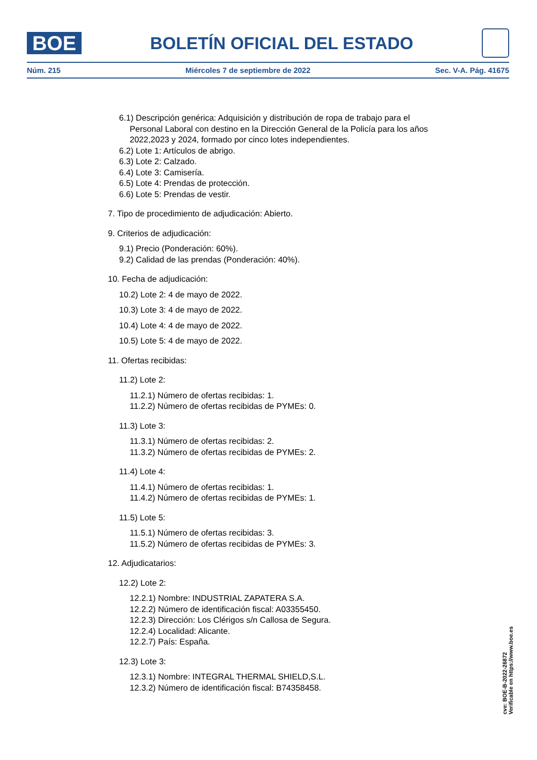BOE
BOLETÍN OFICIAL DEL ESTADO
Núm. 215 Miércoles 7 de septiembre de 2022 Sec. V-A. Pág. 41675
6.1) Descripción genérica: Adquisición y distribución de ropa de trabajo para el Personal Laboral con destino en la Dirección General de la Policía para los años 2022,2023 y 2024, formado por cinco lotes independientes.
6.2) Lote 1: Artículos de abrigo.
6.3) Lote 2: Calzado.
6.4) Lote 3: Camisería.
6.5) Lote 4: Prendas de protección.
6.6) Lote 5: Prendas de vestir.
7. Tipo de procedimiento de adjudicación: Abierto.
9. Criterios de adjudicación:
9.1) Precio (Ponderación: 60%).
9.2) Calidad de las prendas (Ponderación: 40%).
10. Fecha de adjudicación:
10.2) Lote 2: 4 de mayo de 2022.
10.3) Lote 3: 4 de mayo de 2022.
10.4) Lote 4: 4 de mayo de 2022.
10.5) Lote 5: 4 de mayo de 2022.
11. Ofertas recibidas:
11.2) Lote 2:
11.2.1) Número de ofertas recibidas: 1.
11.2.2) Número de ofertas recibidas de PYMEs: 0.
11.3) Lote 3:
11.3.1) Número de ofertas recibidas: 2.
11.3.2) Número de ofertas recibidas de PYMEs: 2.
11.4) Lote 4:
11.4.1) Número de ofertas recibidas: 1.
11.4.2) Número de ofertas recibidas de PYMEs: 1.
11.5) Lote 5:
11.5.1) Número de ofertas recibidas: 3.
11.5.2) Número de ofertas recibidas de PYMEs: 3.
12. Adjudicatarios:
12.2) Lote 2:
12.2.1) Nombre: INDUSTRIAL ZAPATERA S.A.
12.2.2) Número de identificación fiscal: A03355450.
12.2.3) Dirección: Los Clérigos s/n Callosa de Segura.
12.2.4) Localidad: Alicante.
12.2.7) País: España.
12.3) Lote 3:
12.3.1) Nombre: INTEGRAL THERMAL SHIELD,S.L.
12.3.2) Número de identificación fiscal: B74358458.
cve: BOE-B-2022-26872
Verificable en https://www.boe.es